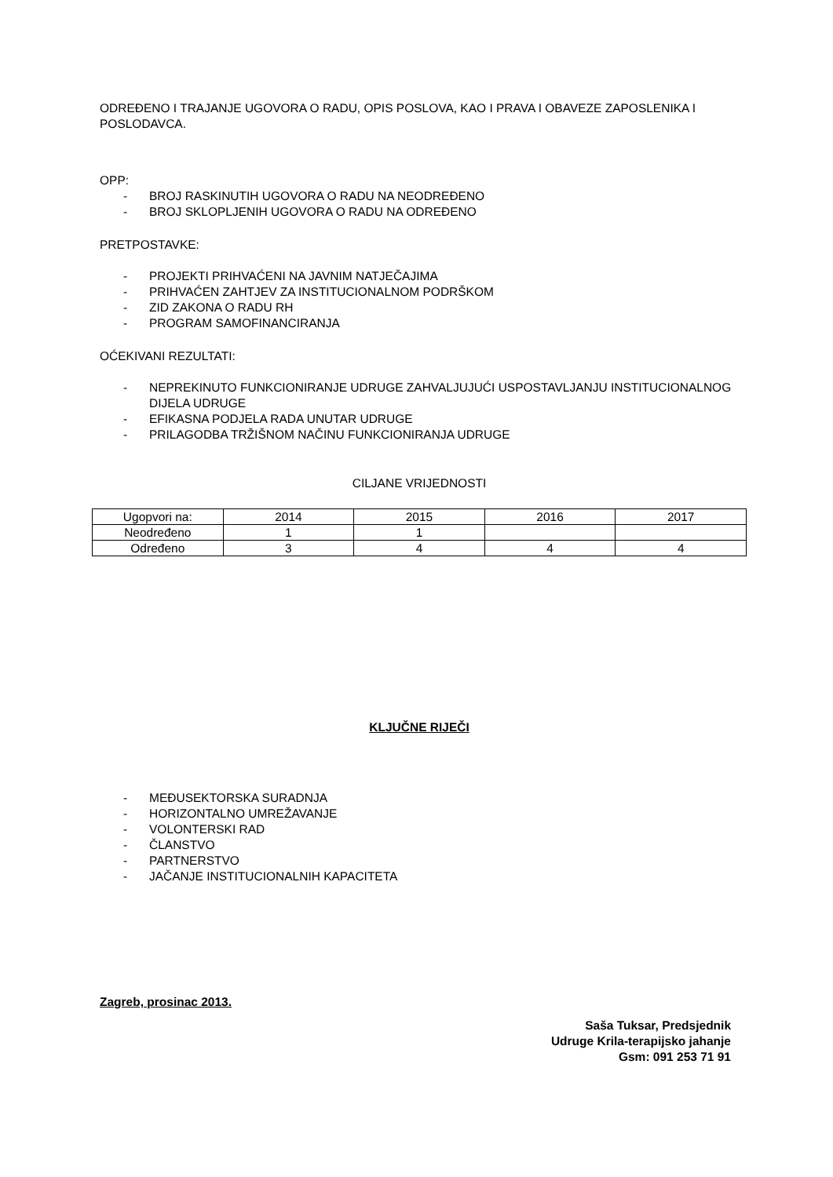ODREĐENO I TRAJANJE UGOVORA O RADU, OPIS POSLOVA, KAO I PRAVA I OBAVEZE ZAPOSLENIKA I POSLODAVCA.
OPP:
- BROJ RASKINUTIH UGOVORA O RADU NA NEODREĐENO
- BROJ SKLOPLJENIH UGOVORA O RADU NA ODREĐENO
PRETPOSTAVKE:
- PROJEKTI PRIHVAĆENI NA JAVNIM NATJEČAJIMA
- PRIHVAĆEN ZAHTJEV ZA INSTITUCIONALNOM PODRŠKOM
- ZID ZAKONA O RADU RH
- PROGRAM SAMOFINANCIRANJA
OĆEKIVANI REZULTATI:
- NEPREKINUTO FUNKCIONIRANJE UDRUGE ZAHVALJUJUĆI USPOSTAVLJANJU INSTITUCIONALNOG DIJELA UDRUGE
- EFIKASNA PODJELA RADA UNUTAR UDRUGE
- PRILAGODBA TRŽIŠNOM NAČINU FUNKCIONIRANJA UDRUGE
CILJANE VRIJEDNOSTI
| Ugopvori na: | 2014 | 2015 | 2016 | 2017 |
| Neodređeno | 1 | 1 | | |
| Određeno | 3 | 4 | 4 | 4 |
KLJUČNE RIJEČI
- MEĐUSEKTORSKA SURADNJA
- HORIZONTALNO UMREŽAVANJE
- VOLONTERSKI RAD
- ČLANSTVO
- PARTNERSTVO
- JAČANJE INSTITUCIONALNIH KAPACITETA
Zagreb, prosinac 2013.
Saša Tuksar, Predsjednik
Udruge Krila-terapijsko jahanje
Gsm: 091 253 71 91